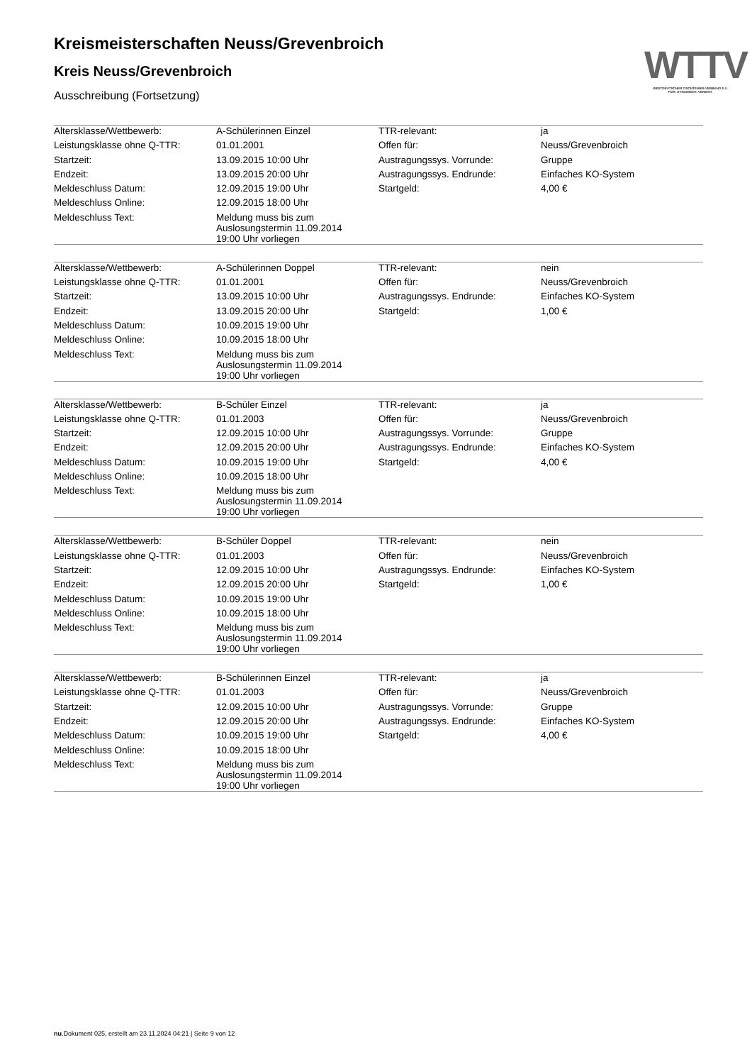WTTV
WESTDEUTSCHER TISCHTENNIS-VERBAND E.V.
FAIR. DYNAMISCH. VEREINT.
Kreismeisterschaften Neuss/Grevenbroich
Kreis Neuss/Grevenbroich
Ausschreibung (Fortsetzung)
| Altersklasse/Wettbewerb: | A-Schülerinnen Einzel | TTR-relevant: | ja |
| Leistungsklasse ohne Q-TTR: | 01.01.2001 | Offen für: | Neuss/Grevenbroich |
| Startzeit: | 13.09.2015 10:00 Uhr | Austragungssys. Vorrunde: | Gruppe |
| Endzeit: | 13.09.2015 20:00 Uhr | Austragungssys. Endrunde: | Einfaches KO-System |
| Meldeschluss Datum: | 12.09.2015 19:00 Uhr | Startgeld: | 4,00 € |
| Meldeschluss Online: | 12.09.2015 18:00 Uhr | | |
| Meldeschluss Text: | Meldung muss bis zum Auslosungstermin 11.09.2014 19:00 Uhr vorliegen | | |
| Altersklasse/Wettbewerb: | A-Schülerinnen Doppel | TTR-relevant: | nein |
| Leistungsklasse ohne Q-TTR: | 01.01.2001 | Offen für: | Neuss/Grevenbroich |
| Startzeit: | 13.09.2015 10:00 Uhr | Austragungssys. Endrunde: | Einfaches KO-System |
| Endzeit: | 13.09.2015 20:00 Uhr | Startgeld: | 1,00 € |
| Meldeschluss Datum: | 10.09.2015 19:00 Uhr | | |
| Meldeschluss Online: | 10.09.2015 18:00 Uhr | | |
| Meldeschluss Text: | Meldung muss bis zum Auslosungstermin 11.09.2014 19:00 Uhr vorliegen | | |
| Altersklasse/Wettbewerb: | B-Schüler Einzel | TTR-relevant: | ja |
| Leistungsklasse ohne Q-TTR: | 01.01.2003 | Offen für: | Neuss/Grevenbroich |
| Startzeit: | 12.09.2015 10:00 Uhr | Austragungssys. Vorrunde: | Gruppe |
| Endzeit: | 12.09.2015 20:00 Uhr | Austragungssys. Endrunde: | Einfaches KO-System |
| Meldeschluss Datum: | 10.09.2015 19:00 Uhr | Startgeld: | 4,00 € |
| Meldeschluss Online: | 10.09.2015 18:00 Uhr | | |
| Meldeschluss Text: | Meldung muss bis zum Auslosungstermin 11.09.2014 19:00 Uhr vorliegen | | |
| Altersklasse/Wettbewerb: | B-Schüler Doppel | TTR-relevant: | nein |
| Leistungsklasse ohne Q-TTR: | 01.01.2003 | Offen für: | Neuss/Grevenbroich |
| Startzeit: | 12.09.2015 10:00 Uhr | Austragungssys. Endrunde: | Einfaches KO-System |
| Endzeit: | 12.09.2015 20:00 Uhr | Startgeld: | 1,00 € |
| Meldeschluss Datum: | 10.09.2015 19:00 Uhr | | |
| Meldeschluss Online: | 10.09.2015 18:00 Uhr | | |
| Meldeschluss Text: | Meldung muss bis zum Auslosungstermin 11.09.2014 19:00 Uhr vorliegen | | |
| Altersklasse/Wettbewerb: | B-Schülerinnen Einzel | TTR-relevant: | ja |
| Leistungsklasse ohne Q-TTR: | 01.01.2003 | Offen für: | Neuss/Grevenbroich |
| Startzeit: | 12.09.2015 10:00 Uhr | Austragungssys. Vorrunde: | Gruppe |
| Endzeit: | 12.09.2015 20:00 Uhr | Austragungssys. Endrunde: | Einfaches KO-System |
| Meldeschluss Datum: | 10.09.2015 19:00 Uhr | Startgeld: | 4,00 € |
| Meldeschluss Online: | 10.09.2015 18:00 Uhr | | |
| Meldeschluss Text: | Meldung muss bis zum Auslosungstermin 11.09.2014 19:00 Uhr vorliegen | | |
nu.Dokument 025, erstellt am 23.11.2024 04:21 | Seite 9 von 12